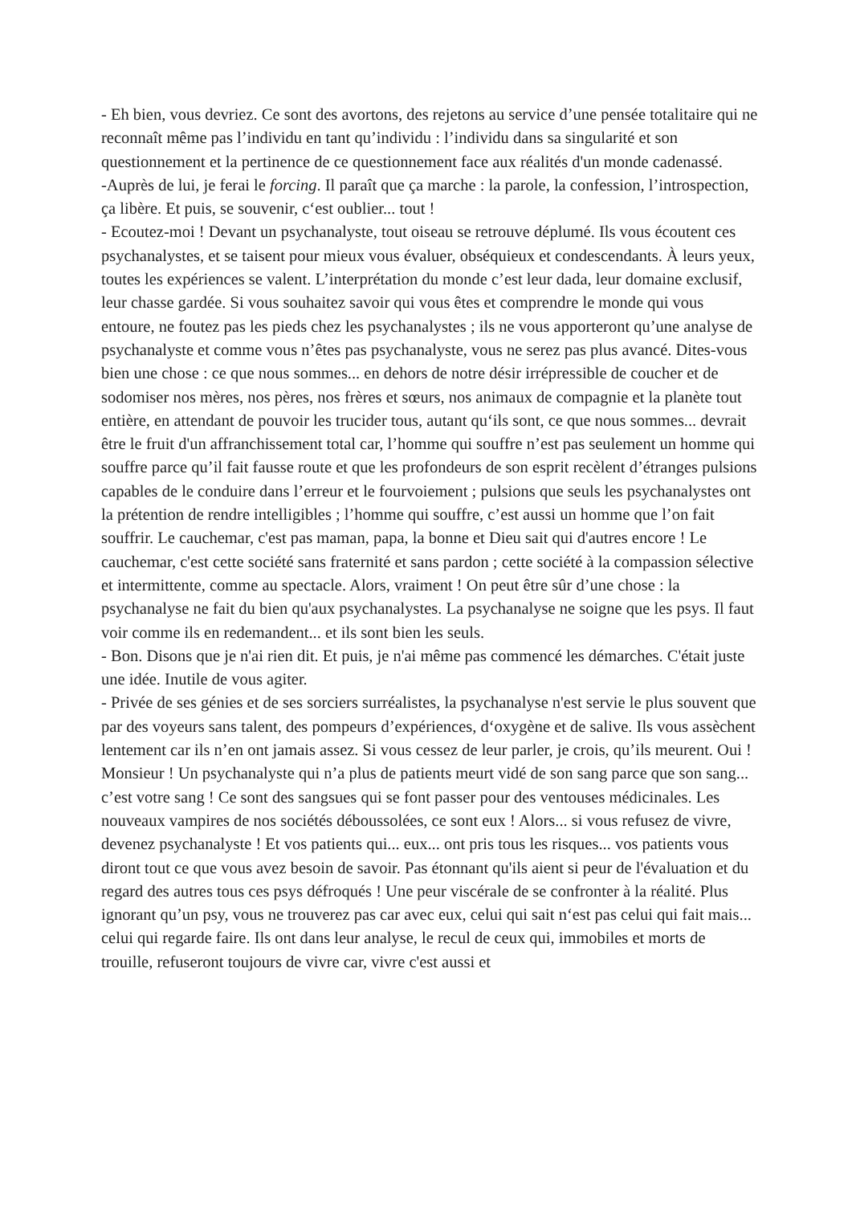- Eh bien, vous devriez. Ce sont des avortons, des rejetons au service d’une pensée totalitaire qui ne reconnaît même pas l’individu en tant qu’individu : l’individu dans sa singularité et son questionnement et la pertinence de ce questionnement face aux réalités d'un monde cadenassé.
-Auprès de lui, je ferai le forcing. Il paraît que ça marche : la parole, la confession, l’introspection, ça libère. Et puis, se souvenir, c‘est oublier... tout !
- Ecoutez-moi ! Devant un psychanalyste, tout oiseau se retrouve déplumé. Ils vous écoutent ces psychanalystes, et se taisent pour mieux vous évaluer, obséquieux et condescendants. À leurs yeux, toutes les expériences se valent. L’interprétation du monde c’est leur dada, leur domaine exclusif, leur chasse gardée. Si vous souhaitez savoir qui vous êtes et comprendre le monde qui vous entoure, ne foutez pas les pieds chez les psychanalystes ; ils ne vous apporteront qu’une analyse de psychanalyste et comme vous n’êtes pas psychanalyste, vous ne serez pas plus avancé. Dites-vous bien une chose : ce que nous sommes... en dehors de notre désir irrépressible de coucher et de sodomiser nos mères, nos pères, nos frères et sœurs, nos animaux de compagnie et la planète tout entière, en attendant de pouvoir les trucider tous, autant qu‘ils sont, ce que nous sommes... devrait être le fruit d'un affranchissement total car, l’homme qui souffre n’est pas seulement un homme qui souffre parce qu’il fait fausse route et que les profondeurs de son esprit recèlent d’étranges pulsions capables de le conduire dans l’erreur et le fourvoiement ; pulsions que seuls les psychanalystes ont la prétention de rendre intelligibles ; l’homme qui souffre, c’est aussi un homme que l’on fait souffrir. Le cauchemar, c'est pas maman, papa, la bonne et Dieu sait qui d'autres encore ! Le cauchemar, c'est cette société sans fraternité et sans pardon ; cette société à la compassion sélective et intermittente, comme au spectacle. Alors, vraiment ! On peut être sûr d’une chose : la psychanalyse ne fait du bien qu'aux psychanalystes. La psychanalyse ne soigne que les psys. Il faut voir comme ils en redemandent... et ils sont bien les seuls.
- Bon. Disons que je n'ai rien dit. Et puis, je n'ai même pas commencé les démarches. C'était juste une idée. Inutile de vous agiter.
- Privée de ses génies et de ses sorciers surréalistes, la psychanalyse n'est servie le plus souvent que par des voyeurs sans talent, des pompeurs d’expériences, d‘oxygène et de salive. Ils vous assèchent lentement car ils n’en ont jamais assez. Si vous cessez de leur parler, je crois, qu’ils meurent. Oui ! Monsieur ! Un psychanalyste qui n’a plus de patients meurt vidé de son sang parce que son sang... c’est votre sang ! Ce sont des sangsues qui se font passer pour des ventouses médicinales. Les nouveaux vampires de nos sociétés déboussolées, ce sont eux ! Alors... si vous refusez de vivre, devenez psychanalyste ! Et vos patients qui... eux... ont pris tous les risques... vos patients vous diront tout ce que vous avez besoin de savoir. Pas étonnant qu'ils aient si peur de l'évaluation et du regard des autres tous ces psys défroqués ! Une peur viscérale de se confronter à la réalité. Plus ignorant qu’un psy, vous ne trouverez pas car avec eux, celui qui sait n‘est pas celui qui fait mais... celui qui regarde faire. Ils ont dans leur analyse, le recul de ceux qui, immobiles et morts de trouille, refuseront toujours de vivre car, vivre c'est aussi et